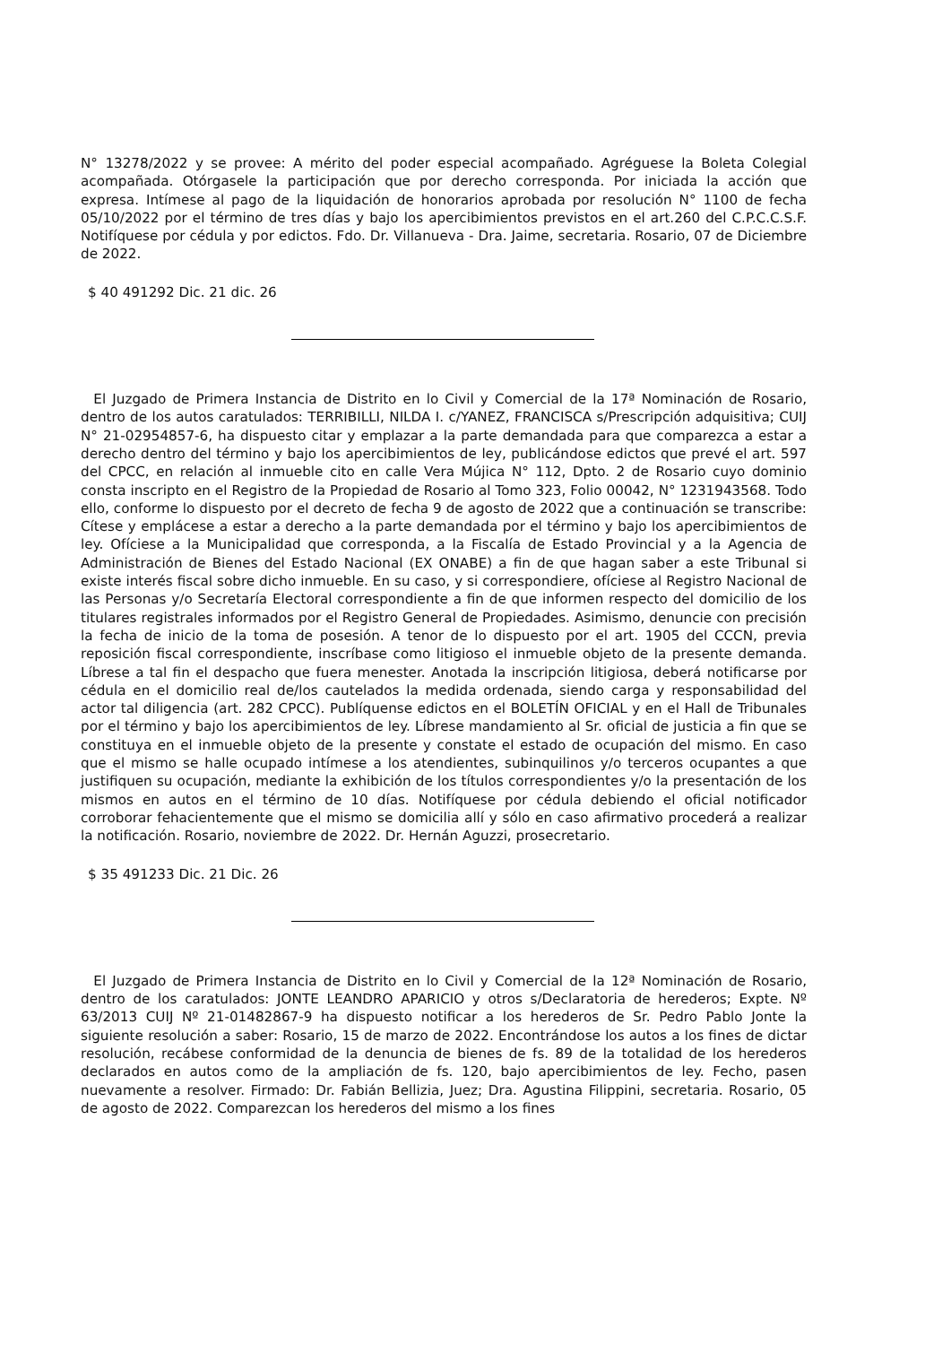N° 13278/2022 y se provee: A mérito del poder especial acompañado. Agréguese la Boleta Colegial acompañada. Otórgasele la participación que por derecho corresponda. Por iniciada la acción que expresa. Intímese al pago de la liquidación de honorarios aprobada por resolución N° 1100 de fecha 05/10/2022 por el término de tres días y bajo los apercibimientos previstos en el art.260 del C.P.C.C.S.F. Notifíquese por cédula y por edictos. Fdo. Dr. Villanueva - Dra. Jaime, secretaria. Rosario, 07 de Diciembre de 2022.
$ 40 491292 Dic. 21 dic. 26
El Juzgado de Primera Instancia de Distrito en lo Civil y Comercial de la 17ª Nominación de Rosario, dentro de los autos caratulados: TERRIBILLI, NILDA I. c/YANEZ, FRANCISCA s/Prescripción adquisitiva; CUIJ N° 21-02954857-6, ha dispuesto citar y emplazar a la parte demandada para que comparezca a estar a derecho dentro del término y bajo los apercibimientos de ley, publicándose edictos que prevé el art. 597 del CPCC, en relación al inmueble cito en calle Vera Mújica N° 112, Dpto. 2 de Rosario cuyo dominio consta inscripto en el Registro de la Propiedad de Rosario al Tomo 323, Folio 00042, N° 1231943568. Todo ello, conforme lo dispuesto por el decreto de fecha 9 de agosto de 2022 que a continuación se transcribe: Cítese y emplácese a estar a derecho a la parte demandada por el término y bajo los apercibimientos de ley. Ofíciese a la Municipalidad que corresponda, a la Fiscalía de Estado Provincial y a la Agencia de Administración de Bienes del Estado Nacional (EX ONABE) a fin de que hagan saber a este Tribunal si existe interés fiscal sobre dicho inmueble. En su caso, y si correspondiere, ofíciese al Registro Nacional de las Personas y/o Secretaría Electoral correspondiente a fin de que informen respecto del domicilio de los titulares registrales informados por el Registro General de Propiedades. Asimismo, denuncie con precisión la fecha de inicio de la toma de posesión. A tenor de lo dispuesto por el art. 1905 del CCCN, previa reposición fiscal correspondiente, inscríbase como litigioso el inmueble objeto de la presente demanda. Líbrese a tal fin el despacho que fuera menester. Anotada la inscripción litigiosa, deberá notificarse por cédula en el domicilio real de/los cautelados la medida ordenada, siendo carga y responsabilidad del actor tal diligencia (art. 282 CPCC). Publíquense edictos en el BOLETÍN OFICIAL y en el Hall de Tribunales por el término y bajo los apercibimientos de ley. Líbrese mandamiento al Sr. oficial de justicia a fin que se constituya en el inmueble objeto de la presente y constate el estado de ocupación del mismo. En caso que el mismo se halle ocupado intímese a los atendientes, subinquilinos y/o terceros ocupantes a que justifiquen su ocupación, mediante la exhibición de los títulos correspondientes y/o la presentación de los mismos en autos en el término de 10 días. Notifíquese por cédula debiendo el oficial notificador corroborar fehacientemente que el mismo se domicilia allí y sólo en caso afirmativo procederá a realizar la notificación. Rosario, noviembre de 2022. Dr. Hernán Aguzzi, prosecretario.
$ 35 491233 Dic. 21 Dic. 26
El Juzgado de Primera Instancia de Distrito en lo Civil y Comercial de la 12ª Nominación de Rosario, dentro de los caratulados: JONTE LEANDRO APARICIO y otros s/Declaratoria de herederos; Expte. Nº 63/2013 CUIJ Nº 21-01482867-9 ha dispuesto notificar a los herederos de Sr. Pedro Pablo Jonte la siguiente resolución a saber: Rosario, 15 de marzo de 2022. Encontrándose los autos a los fines de dictar resolución, recábese conformidad de la denuncia de bienes de fs. 89 de la totalidad de los herederos declarados en autos como de la ampliación de fs. 120, bajo apercibimientos de ley. Fecho, pasen nuevamente a resolver. Firmado: Dr. Fabián Bellizia, Juez; Dra. Agustina Filippini, secretaria. Rosario, 05 de agosto de 2022. Comparezcan los herederos del mismo a los fines